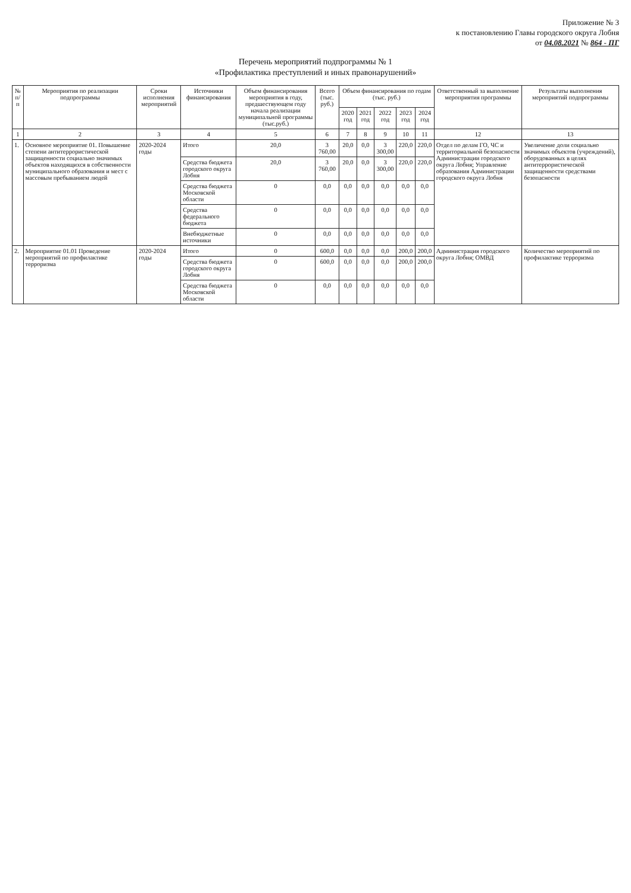Приложение № 3
к постановлению Главы городского округа Лобня
от 04.08.2021 № 864 - ПГ
Перечень мероприятий подпрограммы № 1
«Профилактика преступлений и иных правонарушений»
| № п/п | Мероприятия по реализации подпрограммы | Сроки исполнения мероприятий | Источники финансирования | Объем финансирования мероприятия в году, предшествующем году начала реализации муниципальной программы (тыс.руб.) | Всего (тыс. руб.) | Объем финансирования по годам (тыс. руб.) | | | | | Ответственный за выполнение мероприятия программы | Результаты выполнения мероприятий подпрограммы |
| --- | --- | --- | --- | --- | --- | --- | --- | --- | --- | --- | --- | --- |
| | | | | | | 2020 год | 2021 год | 2022 год | 2023 год | 2024 год | | |
| 1 | 2 | 3 | 4 | 5 | 6 | 7 | 8 | 9 | 10 | 11 | 12 | 13 |
| 1. | Основное мероприятие 01. Повышение степени антитеррористической защищенности социально значимых объектов находящихся в собственности муниципального образования и мест с массовым пребыванием людей | 2020-2024 годы | Итого | 20,0 | 3 760,00 | 20,0 | 0,0 | 3 300,00 | 220,0 | 220,0 | Отдел по делам ГО, ЧС и территориальной безопасности Администрации городского округа Лобня; Управление образования Администрации городского округа Лобня | Увеличение доли социально значимых объектов (учреждений), оборудованных в целях антитеррористической защищенности средствами безопасности |
| | | | Средства бюджета городского округа Лобня | 20,0 | 3 760,00 | 20,0 | 0,0 | 3 300,00 | 220,0 | 220,0 | | |
| | | | Средства бюджета Московской области | 0 | 0,0 | 0,0 | 0,0 | 0,0 | 0,0 | 0,0 | | |
| | | | Средства федерального бюджета | 0 | 0,0 | 0,0 | 0,0 | 0,0 | 0,0 | 0,0 | | |
| | | | Внебюджетные источники | 0 | 0,0 | 0,0 | 0,0 | 0,0 | 0,0 | 0,0 | | |
| 2. | Мероприятие 01.01 Проведение мероприятий по профилактике терроризма | 2020-2024 годы | Итого | 0 | 600,0 | 0,0 | 0,0 | 0,0 | 200,0 | 200,0 | Администрация городского округа Лобня; ОМВД | Количество мероприятий по профилактике терроризма |
| | | | Средства бюджета городского округа Лобня | 0 | 600,0 | 0,0 | 0,0 | 0,0 | 200,0 | 200,0 | | |
| | | | Средства бюджета Московской области | 0 | 0,0 | 0,0 | 0,0 | 0,0 | 0,0 | 0,0 | | |